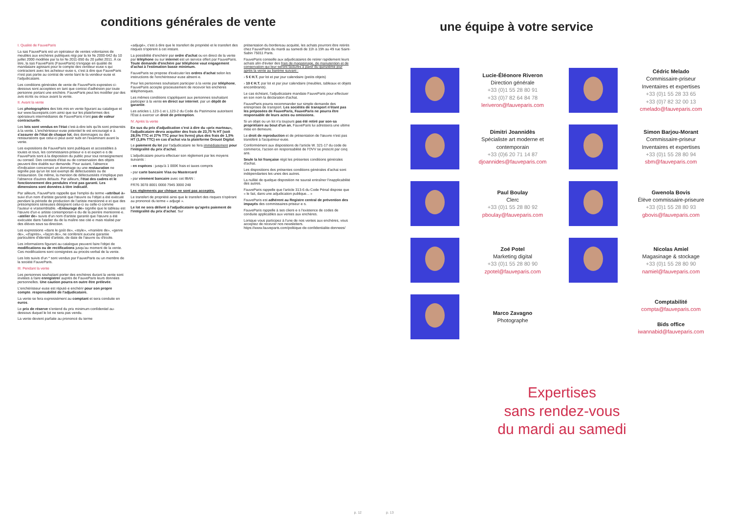conditions générales de vente
I. Qualité de FauveParis
La sas FauveParis est un opérateur de ventes volontaires de meubles aux enchères publiques régi par la loi № 2000-642 du 10 juillet 2000 modifiée par la loi № 2011-850 du 20 juillet 2011. À ce titre, la sas FauveParis (FauveParis) s'engage en qualité de mandataire agissant pour le compte des vendeur·euse·s qui contractent avec les acheteur·euse·s, c'est à dire que FauveParis n'est pas partie au contrat de vente liant le·la vendeur·euse et l'adjudicataire.
Les conditions générales de vente de FauveParis exposées ci-dessous sont acceptées en tant que contrat d'adhésion par toute personne portant une enchère. FauveParis peut les modifier par des avis écrits ou oraux avant la vente.
II. Avant la vente
Les photographies des lots mis en vente figurant au catalogue et sur www.fauveparis.com ainsi que sur les plateformes des opérateurs intermédiaires de FauveParis n'ont pas de valeur contractuelle.
Les lots sont vendus en l'état c'est-à-dire tels qu'ils sont présentés à la vente. L'enchérisseur·euse potentiel·le est encouragé·e à s'assurer de l'état de chaque lot, des dommages ou des restaurations que celui-ci peut avoir subi en l'examinant avant la vente.
Les expositions de FauveParis sont publiques et accessibles à toutes et tous, les commissaires-priseur·e·s et expert·e·s de FauveParis sont à la disposition du public pour tout renseignement ou conseil. Des constats d'état ou de conservation des objets peuvent être établis sur demande. Pour autant, l'absence d'indication concernant un dommage ou une restauration ne signifie pas qu'un lot soit exempt de défectuosités ou de restauration. De même, la mention de défectuosités n'implique pas l'absence d'autres défauts. Par ailleurs, l'état des cadres et le fonctionnement des pendules n'est pas garanti. Les dimensions sont données à titre indicatif.
Par ailleurs, FauveParis rappelle que l'emploi du terme «attribué à» suivi d'un nom d'artiste garantit que l'œuvre ou l'objet a été exécuté pendant la période de production de l'artiste mentionné·e et que des présomptions sérieuses désignent celui-ci ou celle-ci comme l'auteur·e vraisemblable. «Entourage de» signifie que le tableau est l'œuvre d'un·e artiste contemporain·e du·de la peintre mentionné·e. «atelier de» suivis d'un nom d'artiste garantit que l'œuvre a été exécutée dans l'atelier du·de la maître·sse cité·e mais réalisé par des élèves sous sa direction.
Les expressions «dans le goût de», «style», «manière de», «genre de», «d'après», «façon de», ne confèrent aucune garantie particulière d'identité d'artiste, de date de l'œuvre ou d'école.
Les informations figurant au catalogue peuvent faire l'objet de modifications ou de rectifications jusqu'au moment de la vente. Ces modifications sont consignées au procès-verbal de la vente.
Les lots suivis d'un * sont vendus par FauveParis ou un membre de la société FauveParis.
III. Pendant la vente
Les personnes souhaitant porter des enchères durant la vente sont invitées à faire enregistrer auprès de FauveParis leurs données personnelles. Une caution pourra en outre être prélevée.
L'enchérisseur·euse est réputé·e enchérir pour son propre compte. responsabilité de l'adjudicataire.
La vente se fera expressément au comptant et sera conduite en euros.
Le prix de réserve s'entend du prix minimum confidentiel au-dessous duquel le lot ne sera pas vendu.
La vente devient parfaite au prononcé du terme
«adjugé», c'est à dire que le transfert de propriété et le transfert des risques s'opèrent à cet instant.
La possibilité d'enchérir par ordre d'achat ou en direct de la vente par téléphone ou sur internet est un service offert par FauveParis. Toute demande d'enchère par téléphone vaut engagement d'achat à l'estimation basse minimum.
FauveParis se propose d'exécuter les ordres d'achat selon les instructions de l'enchérisseur·euse absent·e.
Pour les personnes souhaitant participer à la vente par téléphone, FauveParis accepte gracieusement de recevoir les enchères téléphoniques.
Les mêmes conditions s'appliquent aux personnes souhaitant participer à la vente en direct sur internet. par un dépôt de garantie.
Les articles L.123-1 et L.123-2 du Code du Patrimoine autorisent l'État à exercer un droit de préemption.
IV. Après la vente
En sus du prix d'adjudication c'est à dire du «prix marteau», l'adjudicataire devra acquitter des frais de 23,75 % HT (soit 28,5% TTC et 27% TTC pour les livres) plus des frais de 1,5% HT (1,8% TTC) en cas d'achat via la plateforme Drouot Digital.
Le paiement du lot par l'adjudicataire se fera immédiatement pour l'intégralité du prix d'achat.
L'adjudicataire pourra effectuer son règlement par les moyens suivants :
› en espèces : jusqu'à 1 000€ frais et taxes compris
› par carte bancaire Visa ou Mastercard
› par virement bancaire avec cet IBAN :
FR76 3078 8001 0008 7945 3000 248
Les règlements par chèque ne sont pas acceptés.
Le transfert de propriété ainsi que le transfert des risques s'opérant au prononcé du terme « adjugé ».
Le lot ne sera délivré à l'adjudicataire qu'après paiement de l'intégralité du prix d'achat. Sur
présentation du bordereau acquitté, les achats pourront être retirés chez FauveParis du mardi au samedi de 11h à 19h au 49 rue Saint-Sabin 75011 Paris.
FauveParis conseille aux adjudicataires de retirer rapidement leurs achats afin d'éviter des frais de magasinage, de manutention et de conservation qui leur seront facturés à partir du quinzième jour après la vente au barème suivant :
› 5 € H.T. par lot et par jour calendaire (petits objets)
› 10 € H.T. par lot et par jour calendaire (meubles, tableaux et objets encombrants).
Le cas échéant, l'adjudicataire mandate FauveParis pour effectuer en son nom la déclaration d'achat.
FauveParis pourra recommander sur simple demande des entreprises de transport. Les sociétés de transport n'étant pas les préposées de FauveParis, FauveParis ne pourra être responsable de leurs actes ou omissions.
Si un objet ou un lot n'a toujours pas été retiré par son·sa propriétaire au bout d'un an, FauveParis lui adressera une ultime mise en demeure.
Le droit de reproduction et de présentation de l'œuvre n'est pas transféré à l'acquéreur·euse.
Conformément aux dispositions de l'article W. 321-17 du code de commerce, l'action en responsabilité de l'OVV se prescrit par cinq ans.
Seule la loi française régit les présentes conditions générales d'achat.
Les dispositions des présentes conditions générales d'achat sont indépendantes les unes des autres.
La nullité de quelque disposition ne saurait entraîner l'inapplicabilité des autres.
FauveParis rappelle que l'article 313-6 du Code Pénal dispose que « le fait, dans une adjudication publique... »
FauveParis est adhérent au Registre central de prévention des impayés des commissaires-priseur·e·s.
FauveParis rappelle à ses client·e·s l'existence de codes de conduite applicables aux ventes aux enchères.
Lorsque vous participez à l'une de nos ventes aux enchères, vous acceptez de recevoir nos newsletters. https://www.fauveparis.com/politique-de-confidentialite-donnees/
p. 12
p. 13
une équipe à votre service
Lucie-Éléonore Riveron
Direction générale
+33 (0)1 55 28 80 91
+33 (0)7 82 64 84 78
leriveron@fauveparis.com
Cédric Melado
Commissaire-priseur
Inventaires et expertises
+33 (0)1 55 28 33 65
+33 (0)7 82 32 00 13
cmelado@fauveparis.com
Dimitri Joannidès
Spécialiste art moderne et contemporain
+33 (0)6 20 71 14 87
djoannides@fauveparis.com
Simon Barjou-Morant
Commissaire-priseur
Inventaires et expertises
+33 (0)1 55 28 80 94
sbm@fauveparis.com
Paul Boulay
Clerc
+33 (0)1 55 28 80 92
pboulay@fauveparis.com
Gwenola Bovis
Élève commissaire-priseure
+33 (0)1 55 28 80 93
gbovis@fauveparis.com
Zoé Potel
Marketing digital
+33 (0)1 55 28 80 90
zpotel@fauveparis.com
Nicolas Amiel
Magasinage & stockage
+33 (0)1 55 28 80 90
namiel@fauveparis.com
Marco Zavagno
Photographe
Comptabilité
compta@fauveparis.com
Bids office
iwannabid@fauveparis.com
Expertises
sans rendez-vous
du mardi au samedi